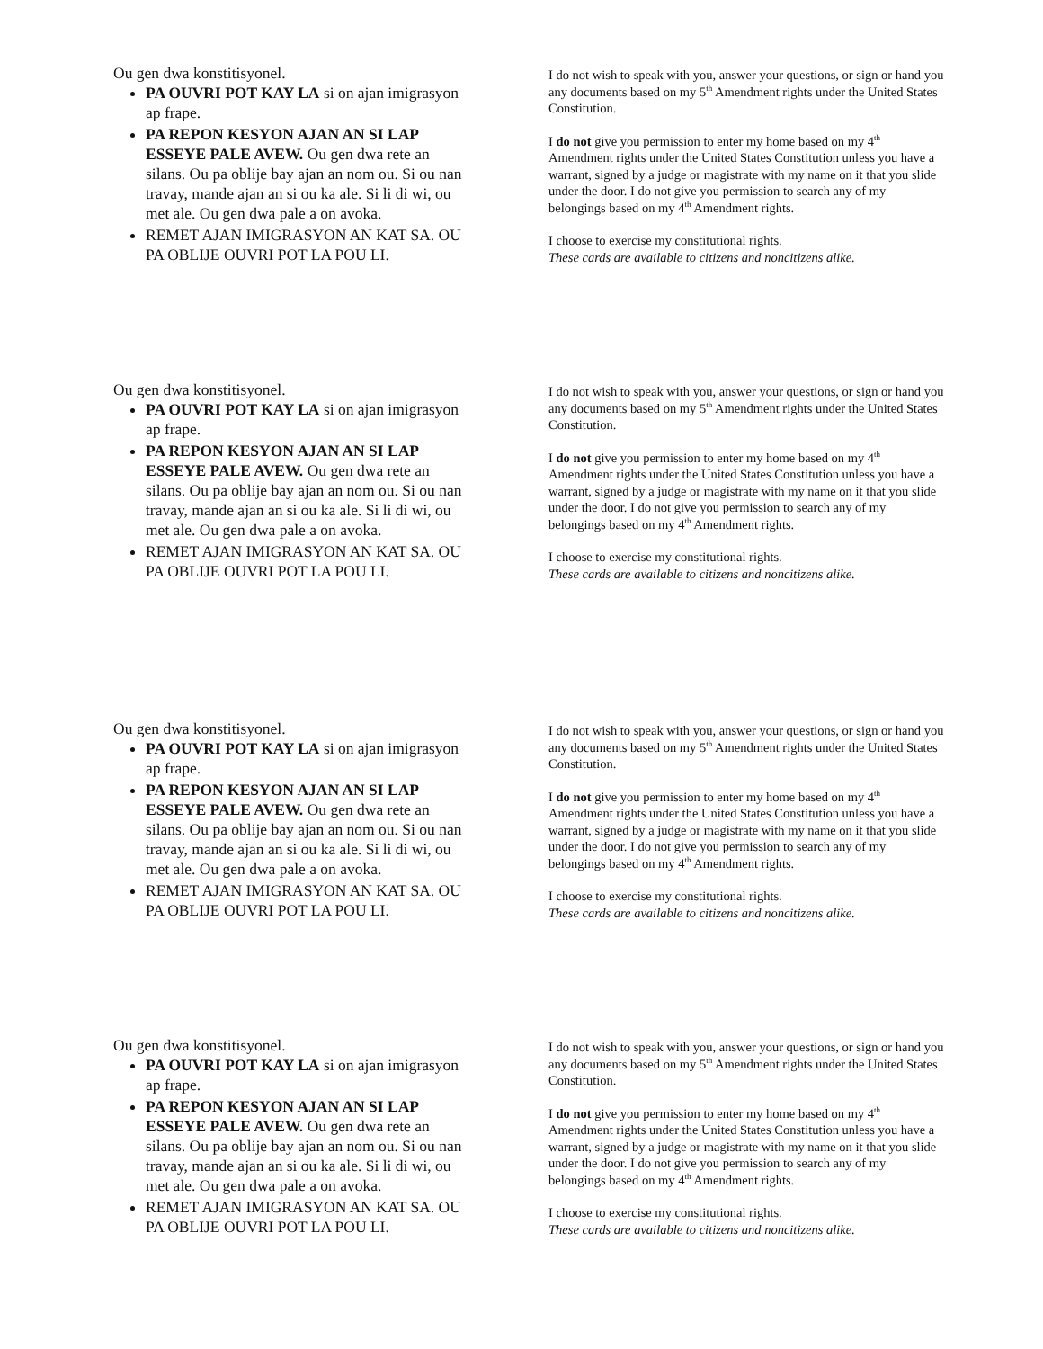Ou gen dwa konstitisyonel.
PA OUVRI POT KAY LA si on ajan imigrasyon ap frape.
PA REPON KESYON AJAN AN SI LAP ESSEYE PALE AVEW. Ou gen dwa rete an silans. Ou pa oblije bay ajan an nom ou. Si ou nan travay, mande ajan an si ou ka ale. Si li di wi, ou met ale. Ou gen dwa pale a on avoka.
REMET AJAN IMIGRASYON AN KAT SA. OU PA OBLIJE OUVRI POT LA POU LI.
I do not wish to speak with you, answer your questions, or sign or hand you any documents based on my 5<sup>th</sup> Amendment rights under the United States Constitution.
I do not give you permission to enter my home based on my 4<sup>th</sup> Amendment rights under the United States Constitution unless you have a warrant, signed by a judge or magistrate with my name on it that you slide under the door. I do not give you permission to search any of my belongings based on my 4<sup>th</sup> Amendment rights.
I choose to exercise my constitutional rights.
These cards are available to citizens and noncitizens alike.
Ou gen dwa konstitisyonel.
PA OUVRI POT KAY LA si on ajan imigrasyon ap frape.
PA REPON KESYON AJAN AN SI LAP ESSEYE PALE AVEW. Ou gen dwa rete an silans. Ou pa oblije bay ajan an nom ou. Si ou nan travay, mande ajan an si ou ka ale. Si li di wi, ou met ale. Ou gen dwa pale a on avoka.
REMET AJAN IMIGRASYON AN KAT SA. OU PA OBLIJE OUVRI POT LA POU LI.
I do not wish to speak with you, answer your questions, or sign or hand you any documents based on my 5<sup>th</sup> Amendment rights under the United States Constitution.
I do not give you permission to enter my home based on my 4<sup>th</sup> Amendment rights under the United States Constitution unless you have a warrant, signed by a judge or magistrate with my name on it that you slide under the door. I do not give you permission to search any of my belongings based on my 4<sup>th</sup> Amendment rights.
I choose to exercise my constitutional rights.
These cards are available to citizens and noncitizens alike.
Ou gen dwa konstitisyonel.
PA OUVRI POT KAY LA si on ajan imigrasyon ap frape.
PA REPON KESYON AJAN AN SI LAP ESSEYE PALE AVEW. Ou gen dwa rete an silans. Ou pa oblije bay ajan an nom ou. Si ou nan travay, mande ajan an si ou ka ale. Si li di wi, ou met ale. Ou gen dwa pale a on avoka.
REMET AJAN IMIGRASYON AN KAT SA. OU PA OBLIJE OUVRI POT LA POU LI.
I do not wish to speak with you, answer your questions, or sign or hand you any documents based on my 5<sup>th</sup> Amendment rights under the United States Constitution.
I do not give you permission to enter my home based on my 4<sup>th</sup> Amendment rights under the United States Constitution unless you have a warrant, signed by a judge or magistrate with my name on it that you slide under the door. I do not give you permission to search any of my belongings based on my 4<sup>th</sup> Amendment rights.
I choose to exercise my constitutional rights.
These cards are available to citizens and noncitizens alike.
Ou gen dwa konstitisyonel.
PA OUVRI POT KAY LA si on ajan imigrasyon ap frape.
PA REPON KESYON AJAN AN SI LAP ESSEYE PALE AVEW. Ou gen dwa rete an silans. Ou pa oblije bay ajan an nom ou. Si ou nan travay, mande ajan an si ou ka ale. Si li di wi, ou met ale. Ou gen dwa pale a on avoka.
REMET AJAN IMIGRASYON AN KAT SA. OU PA OBLIJE OUVRI POT LA POU LI.
I do not wish to speak with you, answer your questions, or sign or hand you any documents based on my 5<sup>th</sup> Amendment rights under the United States Constitution.
I do not give you permission to enter my home based on my 4<sup>th</sup> Amendment rights under the United States Constitution unless you have a warrant, signed by a judge or magistrate with my name on it that you slide under the door. I do not give you permission to search any of my belongings based on my 4<sup>th</sup> Amendment rights.
I choose to exercise my constitutional rights.
These cards are available to citizens and noncitizens alike.